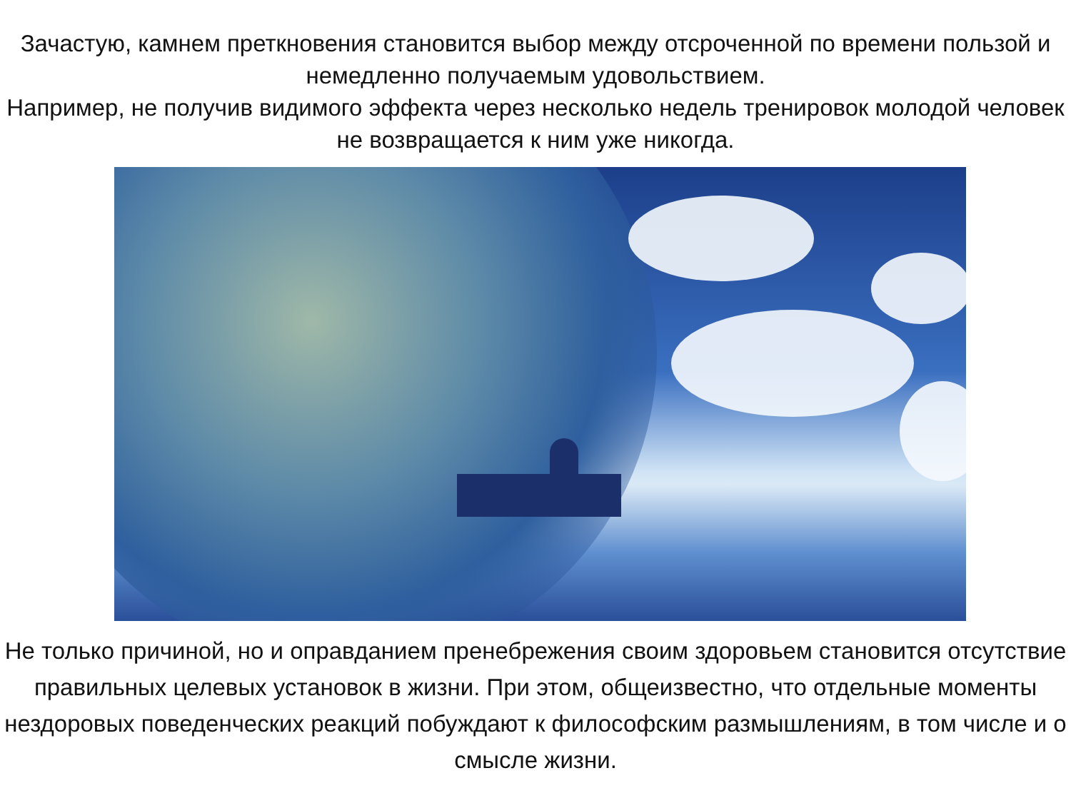Зачастую, камнем преткновения становится выбор между отсроченной по времени пользой и немедленно получаемым удовольствием.
Например, не получив видимого эффекта через несколько недель тренировок молодой человек не возвращается к ним уже никогда.
Не только причиной, но и оправданием пренебрежения своим здоровьем становится отсутствие правильных целевых установок в жизни. При этом, общеизвестно, что отдельные моменты нездоровых поведенческих реакций побуждают к философским размышлениям, в том числе и о смысле жизни.